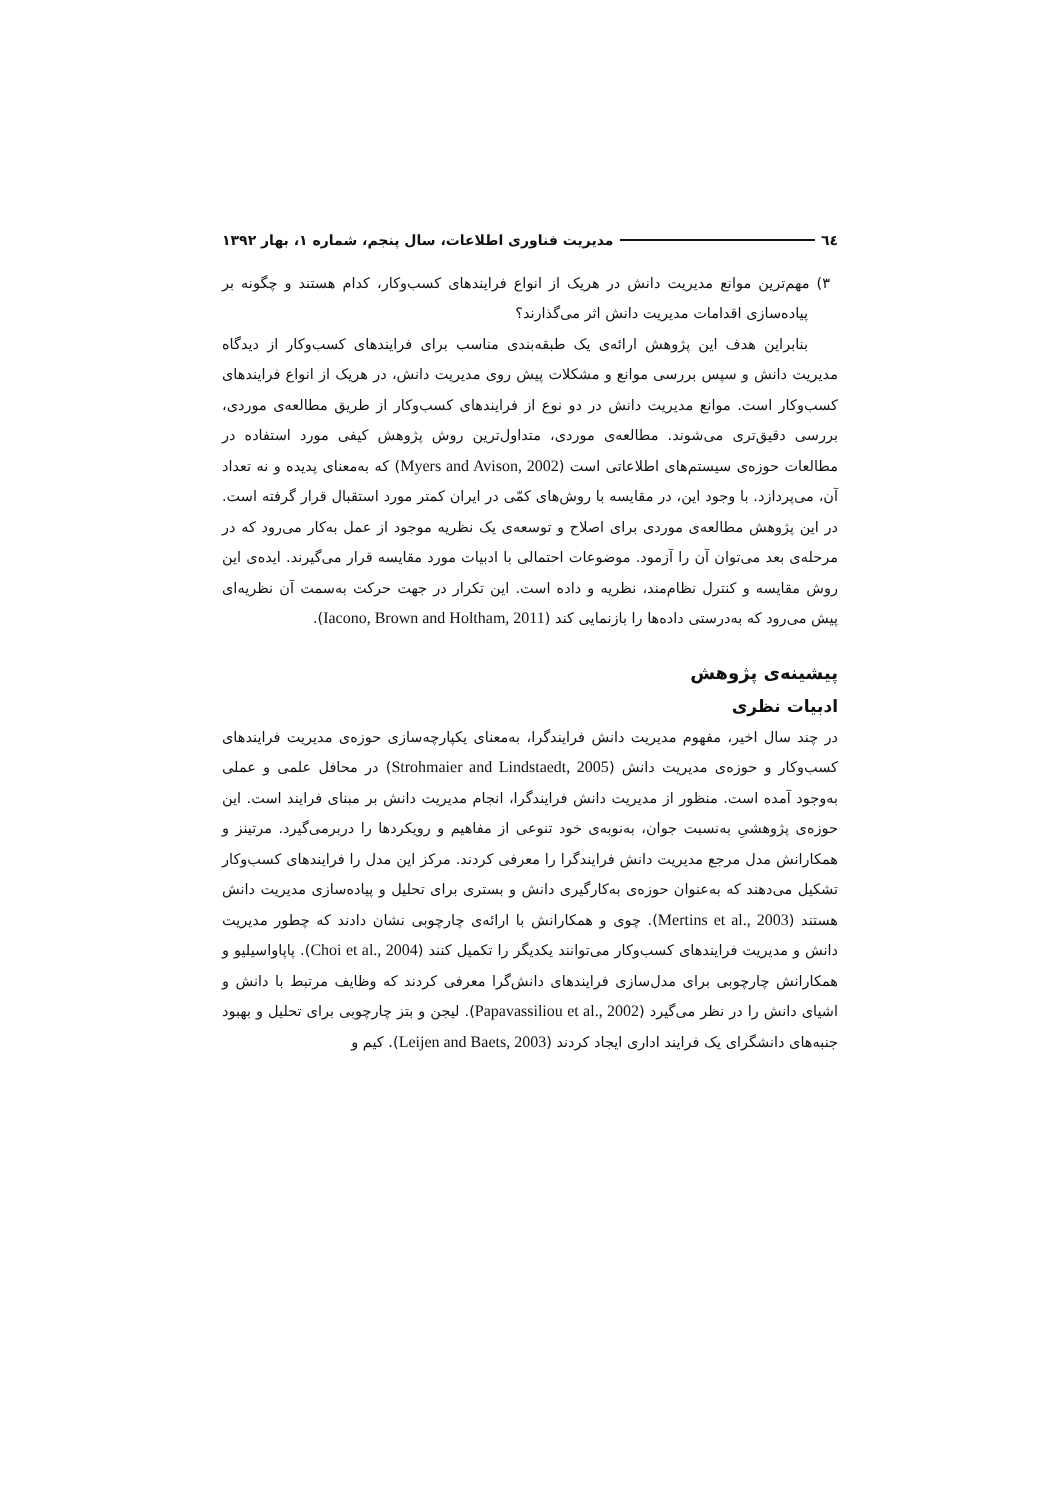٦٤ مدیریت فناوری اطلاعات، سال پنجم، شماره ۱، بهار ۱۳۹۲
۳) مهم‌ترین موانع مدیریت دانش در هریک از انواع فرایندهای کسب‌وکار، کدام هستند و چگونه بر پیاده‌سازی اقدامات مدیریت دانش اثر می‌گذارند؟
بنابراین هدف این پژوهش ارائه‌ی یک طبقه‌بندی مناسب برای فرایندهای کسب‌وکار از دیدگاه مدیریت دانش و سپس بررسی موانع و مشکلات پیش روی مدیریت دانش، در هریک از انواع فرایندهای کسب‌وکار است. موانع مدیریت دانش در دو نوع از فرایندهای کسب‌وکار از طریق مطالعه‌ی موردی، بررسی دقیق‌تری می‌شوند. مطالعه‌ی موردی، متداول‌ترین روش پژوهش کیفی مورد استفاده در مطالعات حوزه‌ی سیستم‌های اطلاعاتی است (Myers and Avison, 2002) که به‌معنای پدیده و نه تعداد آن، می‌پردازد. با وجود این، در مقایسه با روش‌های کمّی در ایران کمتر مورد استقبال قرار گرفته است. در این پژوهش مطالعه‌ی موردی برای اصلاح و توسعه‌ی یک نظریه موجود از عمل به‌کار می‌رود که در مرحله‌ی بعد می‌توان آن را آزمود. موضوعات احتمالی با ادبیات مورد مقایسه قرار می‌گیرند. ایده‌ی این روش مقایسه و کنترل نظام‌مند، نظریه و داده است. این تکرار در جهت حرکت به‌سمت آن نظریه‌ای پیش می‌رود که به‌درستی داده‌ها را بازنمایی کند (Iacono, Brown and Holtham, 2011).
پیشینه‌ی پژوهش
ادبیات نظری
در چند سال اخیر، مفهوم مدیریت دانش فرایندگرا، به‌معنای یکپارچه‌سازی حوزه‌ی مدیریت فرایندهای کسب‌وکار و حوزه‌ی مدیریت دانش (Strohmaier and Lindstaedt, 2005) در محافل علمی و عملی به‌وجود آمده است. منظور از مدیریت دانش فرایندگرا، انجام مدیریت دانش بر مبنای فرایند است. این حوزه‌ی پژوهشیِ به‌نسبت جوان، به‌نوبه‌ی خود تنوعی از مفاهیم و رویکردها را دربرمی‌گیرد. مرتینز و همکارانش مدل مرجع مدیریت دانش فرایندگرا را معرفی کردند. مرکز این مدل را فرایندهای کسب‌وکار تشکیل می‌دهند که به‌عنوان حوزه‌ی به‌کارگیری دانش و بستری برای تحلیل و پیاده‌سازی مدیریت دانش هستند (Mertins et al., 2003). چوی و همکارانش با ارائه‌ی چارچوبی نشان دادند که چطور مدیریت دانش و مدیریت فرایندهای کسب‌وکار می‌توانند یکدیگر را تکمیل کنند (Choi et al., 2004). پاپاواسیلیو و همکارانش چارچوبی برای مدل‌سازی فرایندهای دانش‌گرا معرفی کردند که وظایف مرتبط با دانش و اشیای دانش را در نظر می‌گیرد (Papavassiliou et al., 2002). لیجن و بتز چارچوبی برای تحلیل و بهبود جنبه‌های دانشگرای یک فرایند اداری ایجاد کردند (Leijen and Baets, 2003). کیم و